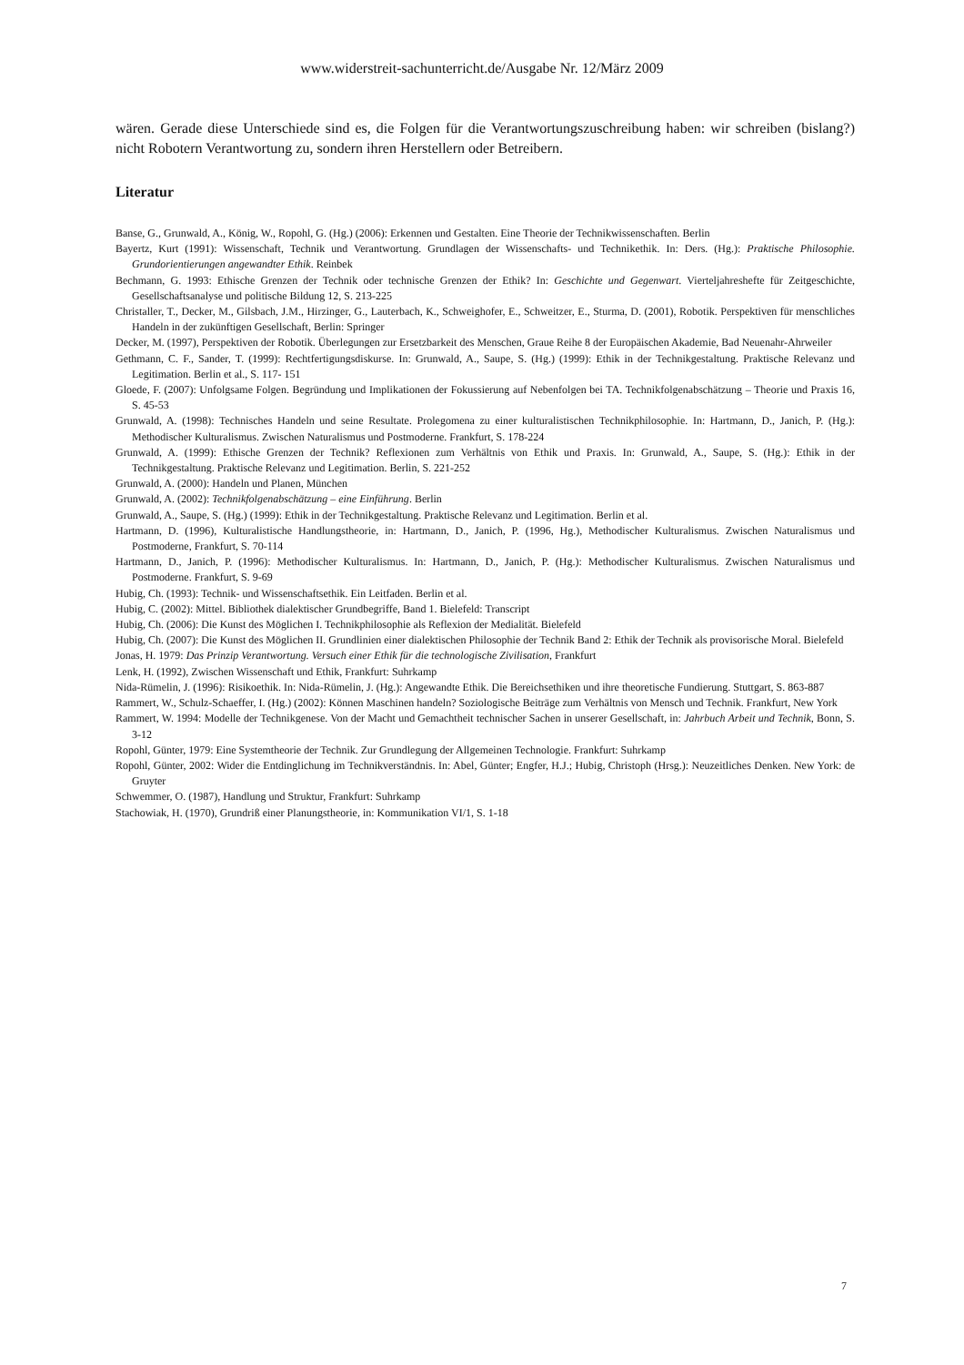www.widerstreit-sachunterricht.de/Ausgabe Nr. 12/März 2009
wären. Gerade diese Unterschiede sind es, die Folgen für die Verantwortungszuschreibung haben: wir schreiben (bislang?) nicht Robotern Verantwortung zu, sondern ihren Herstellern oder Betreibern.
Literatur
Banse, G., Grunwald, A., König, W., Ropohl, G. (Hg.) (2006): Erkennen und Gestalten. Eine Theorie der Technikwissenschaften. Berlin
Bayertz, Kurt (1991): Wissenschaft, Technik und Verantwortung. Grundlagen der Wissenschafts- und Technikethik. In: Ders. (Hg.): Praktische Philosophie. Grundorientierungen angewandter Ethik. Reinbek
Bechmann, G. 1993: Ethische Grenzen der Technik oder technische Grenzen der Ethik? In: Geschichte und Gegenwart. Vierteljahreshefte für Zeitgeschichte, Gesellschaftsanalyse und politische Bildung 12, S. 213-225
Christaller, T., Decker, M., Gilsbach, J.M., Hirzinger, G., Lauterbach, K., Schweighofer, E., Schweitzer, E., Sturma, D. (2001), Robotik. Perspektiven für menschliches Handeln in der zukünftigen Gesellschaft, Berlin: Springer
Decker, M. (1997), Perspektiven der Robotik. Überlegungen zur Ersetzbarkeit des Menschen, Graue Reihe 8 der Europäischen Akademie, Bad Neuenahr-Ahrweiler
Gethmann, C. F., Sander, T. (1999): Rechtfertigungsdiskurse. In: Grunwald, A., Saupe, S. (Hg.) (1999): Ethik in der Technikgestaltung. Praktische Relevanz und Legitimation. Berlin et al., S. 117- 151
Gloede, F. (2007): Unfolgsame Folgen. Begründung und Implikationen der Fokussierung auf Nebenfolgen bei TA. Technikfolgenabschätzung – Theorie und Praxis 16, S. 45-53
Grunwald, A. (1998): Technisches Handeln und seine Resultate. Prolegomena zu einer kulturalistischen Technikphilosophie. In: Hartmann, D., Janich, P. (Hg.): Methodischer Kulturalismus. Zwischen Naturalismus und Postmoderne. Frankfurt, S. 178-224
Grunwald, A. (1999): Ethische Grenzen der Technik? Reflexionen zum Verhältnis von Ethik und Praxis. In: Grunwald, A., Saupe, S. (Hg.): Ethik in der Technikgestaltung. Praktische Relevanz und Legitimation. Berlin, S. 221-252
Grunwald, A. (2000): Handeln und Planen, München
Grunwald, A. (2002): Technikfolgenabschätzung – eine Einführung. Berlin
Grunwald, A., Saupe, S. (Hg.) (1999): Ethik in der Technikgestaltung. Praktische Relevanz und Legitimation. Berlin et al.
Hartmann, D. (1996), Kulturalistische Handlungstheorie, in: Hartmann, D., Janich, P. (1996, Hg.), Methodischer Kulturalismus. Zwischen Naturalismus und Postmoderne, Frankfurt, S. 70-114
Hartmann, D., Janich, P. (1996): Methodischer Kulturalismus. In: Hartmann, D., Janich, P. (Hg.): Methodischer Kulturalismus. Zwischen Naturalismus und Postmoderne. Frankfurt, S. 9-69
Hubig, Ch. (1993): Technik- und Wissenschaftsethik. Ein Leitfaden. Berlin et al.
Hubig, C. (2002): Mittel. Bibliothek dialektischer Grundbegriffe, Band 1. Bielefeld: Transcript
Hubig, Ch. (2006): Die Kunst des Möglichen I. Technikphilosophie als Reflexion der Medialität. Bielefeld
Hubig, Ch. (2007): Die Kunst des Möglichen II. Grundlinien einer dialektischen Philosophie der Technik Band 2: Ethik der Technik als provisorische Moral. Bielefeld
Jonas, H. 1979: Das Prinzip Verantwortung. Versuch einer Ethik für die technologische Zivilisation, Frankfurt
Lenk, H. (1992), Zwischen Wissenschaft und Ethik, Frankfurt: Suhrkamp
Nida-Rümelin, J. (1996): Risikoethik. In: Nida-Rümelin, J. (Hg.): Angewandte Ethik. Die Bereichsethiken und ihre theoretische Fundierung. Stuttgart, S. 863-887
Rammert, W., Schulz-Schaeffer, I. (Hg.) (2002): Können Maschinen handeln? Soziologische Beiträge zum Verhältnis von Mensch und Technik. Frankfurt, New York
Rammert, W. 1994: Modelle der Technikgenese. Von der Macht und Gemachtheit technischer Sachen in unserer Gesellschaft, in: Jahrbuch Arbeit und Technik, Bonn, S. 3-12
Ropohl, Günter, 1979: Eine Systemtheorie der Technik. Zur Grundlegung der Allgemeinen Technologie. Frankfurt: Suhrkamp
Ropohl, Günter, 2002: Wider die Entdinglichung im Technikverständnis. In: Abel, Günter; Engfer, H.J.; Hubig, Christoph (Hrsg.): Neuzeitliches Denken. New York: de Gruyter
Schwemmer, O. (1987), Handlung und Struktur, Frankfurt: Suhrkamp
Stachowiak, H. (1970), Grundriß einer Planungstheorie, in: Kommunikation VI/1, S. 1-18
7